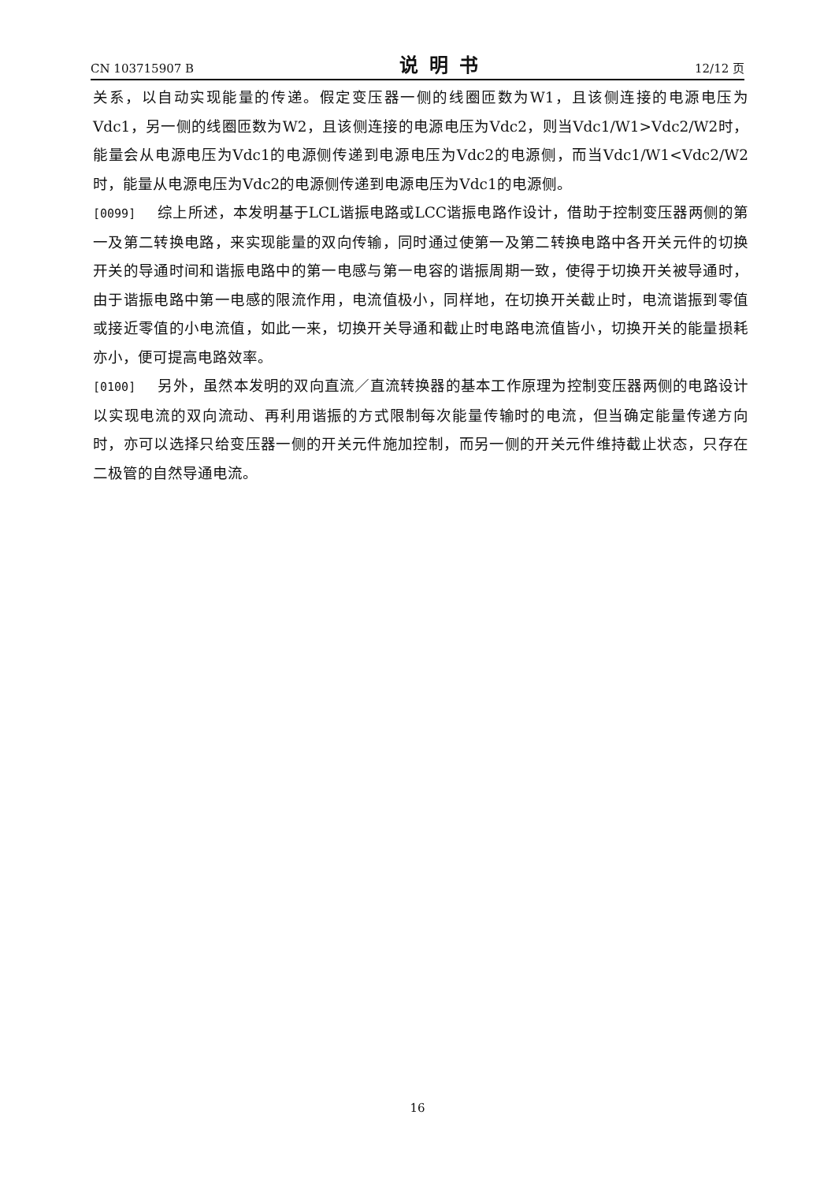CN 103715907 B 说明书 12/12 页
关系，以自动实现能量的传递。假定变压器一侧的线圈匝数为W1，且该侧连接的电源电压为Vdc1，另一侧的线圈匝数为W2，且该侧连接的电源电压为Vdc2，则当Vdc1/W1>Vdc2/W2时，能量会从电源电压为Vdc1的电源侧传递到电源电压为Vdc2的电源侧，而当Vdc1/W1<Vdc2/W2时，能量从电源电压为Vdc2的电源侧传递到电源电压为Vdc1的电源侧。
[0099] 综上所述，本发明基于LCL谐振电路或LCC谐振电路作设计，借助于控制变压器两侧的第一及第二转换电路，来实现能量的双向传输，同时通过使第一及第二转换电路中各开关元件的切换开关的导通时间和谐振电路中的第一电感与第一电容的谐振周期一致，使得于切换开关被导通时，由于谐振电路中第一电感的限流作用，电流值极小，同样地，在切换开关截止时，电流谐振到零值或接近零值的小电流值，如此一来，切换开关导通和截止时电路电流值皆小，切换开关的能量损耗亦小，便可提高电路效率。
[0100] 另外，虽然本发明的双向直流／直流转换器的基本工作原理为控制变压器两侧的电路设计以实现电流的双向流动、再利用谐振的方式限制每次能量传输时的电流，但当确定能量传递方向时，亦可以选择只给变压器一侧的开关元件施加控制，而另一侧的开关元件维持截止状态，只存在二极管的自然导通电流。
16